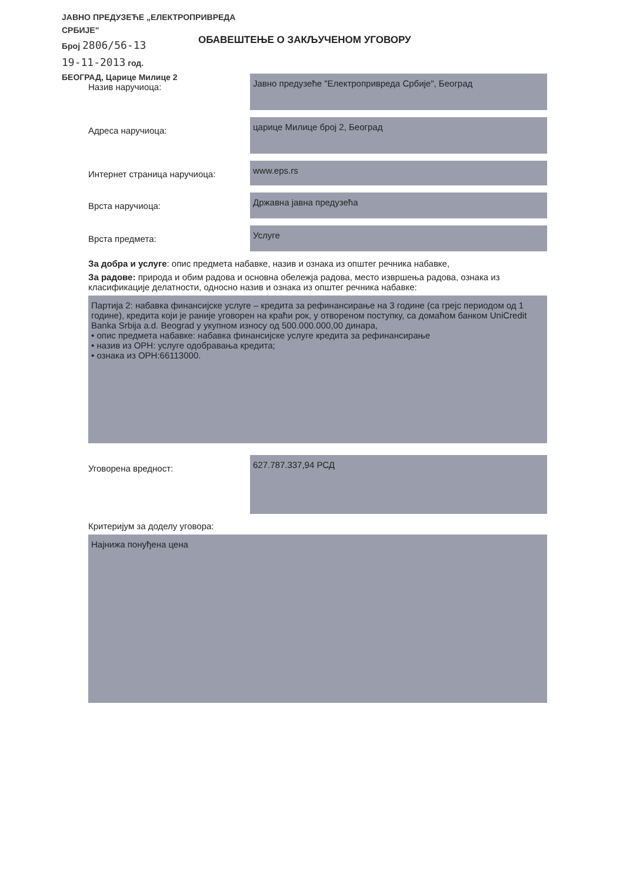ЈАВНО ПРЕДУЗЕЋЕ „ЕЛЕКТРОПРИВРЕДА СРБИЈЕ"
Број 2806/56-13
19-11-2013 год.
БЕОГРАД, Царице Милице 2
ОБАВЕШТЕЊЕ О ЗАКЉУЧЕНОМ УГОВОРУ
Назив наручиоца:
Јавно предузеће "Електропривреда Србије", Београд
Адреса наручиоца:
царице Милице број 2, Београд
Интернет страница наручиоца:
www.eps.rs
Врста наручиоца:
Државна јавна предузећа
Врста предмета:
Услуге
За добра и услуге: опис предмета набавке, назив и ознака из општег речника набавке,
За радове: природа и обим радова и основна обележја радова, место извршења радова, ознака из класификације делатности, односно назив и ознака из општег речника набавке:
Партија 2: набавка финансијске услуге – кредита за рефинансирање на 3 године (са грејс периодом од 1 године), кредита који је раније уговорен на краћи рок, у отвореном поступку, са домаћом банком UniCredit Banka Srbija a.d. Beograd у укупном износу од 500.000.000,00 динара,
• опис предмета набавке: набавка финансијске услуге кредита за рефинансирање
• назив из ОРН: услуге одобравања кредита;
• ознака из ОРН:66113000.
Уговорена вредност:
627.787.337,94 РСД
Критеријум за доделу уговора:
Најнижа понуђена цена